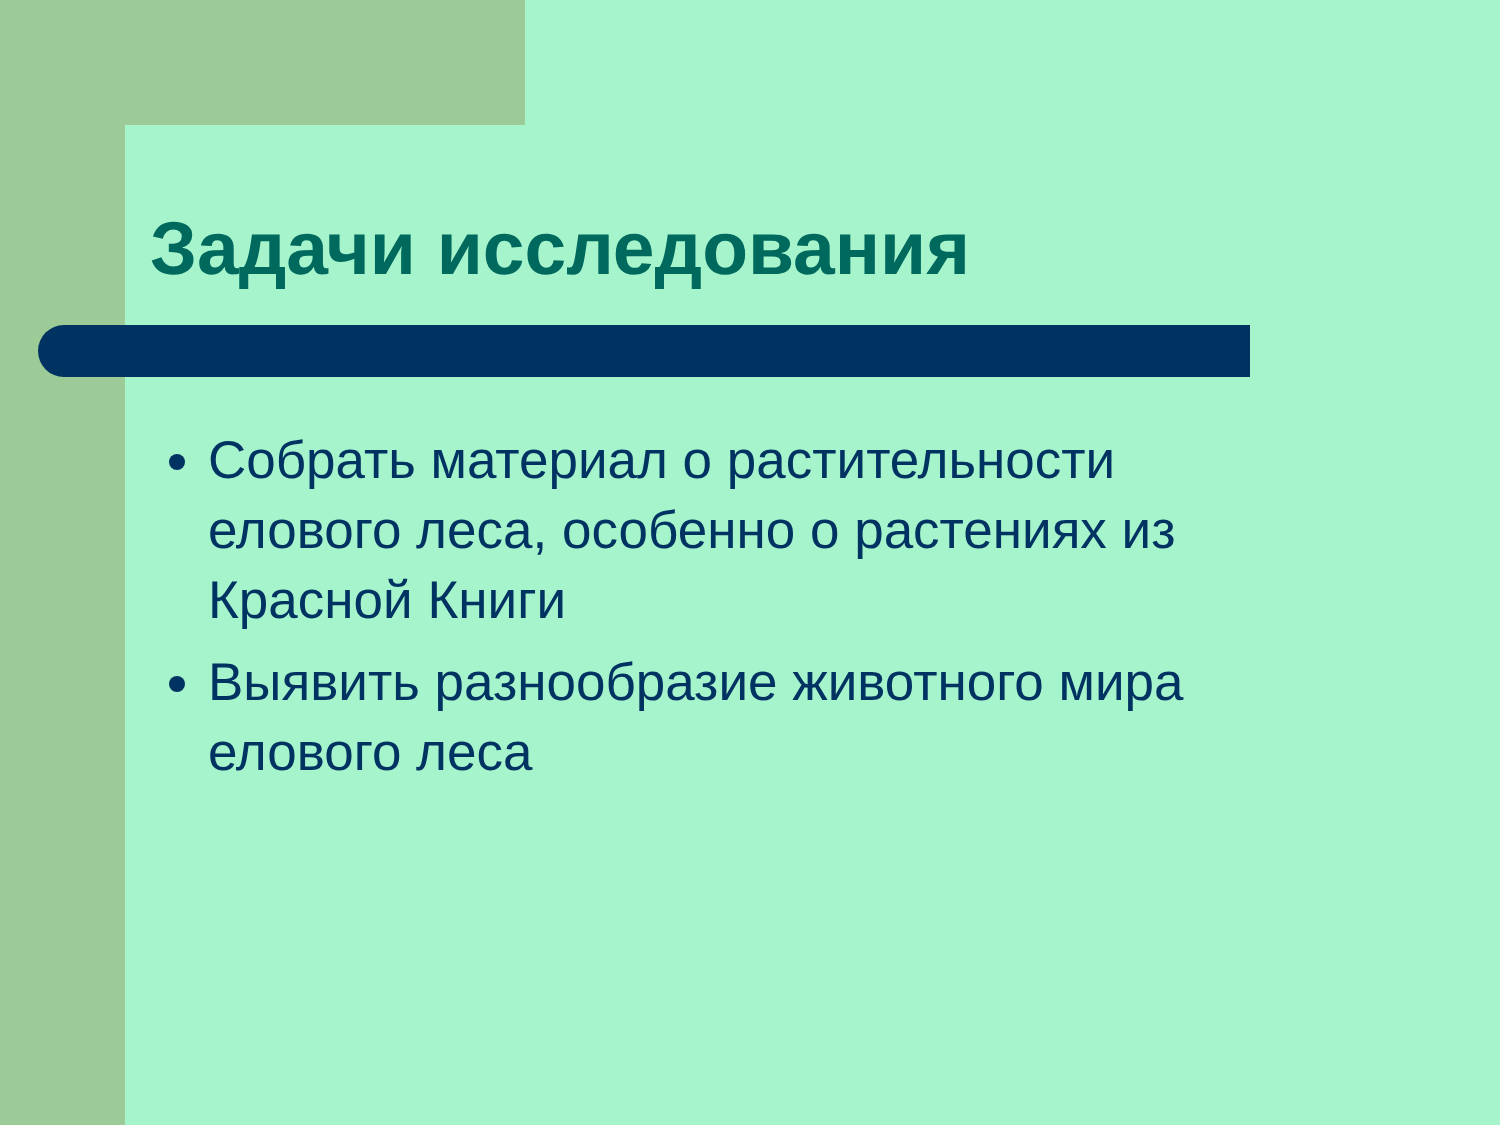Задачи исследования
Собрать материал о растительности елового леса, особенно о растениях из Красной Книги
Выявить разнообразие животного мира елового леса